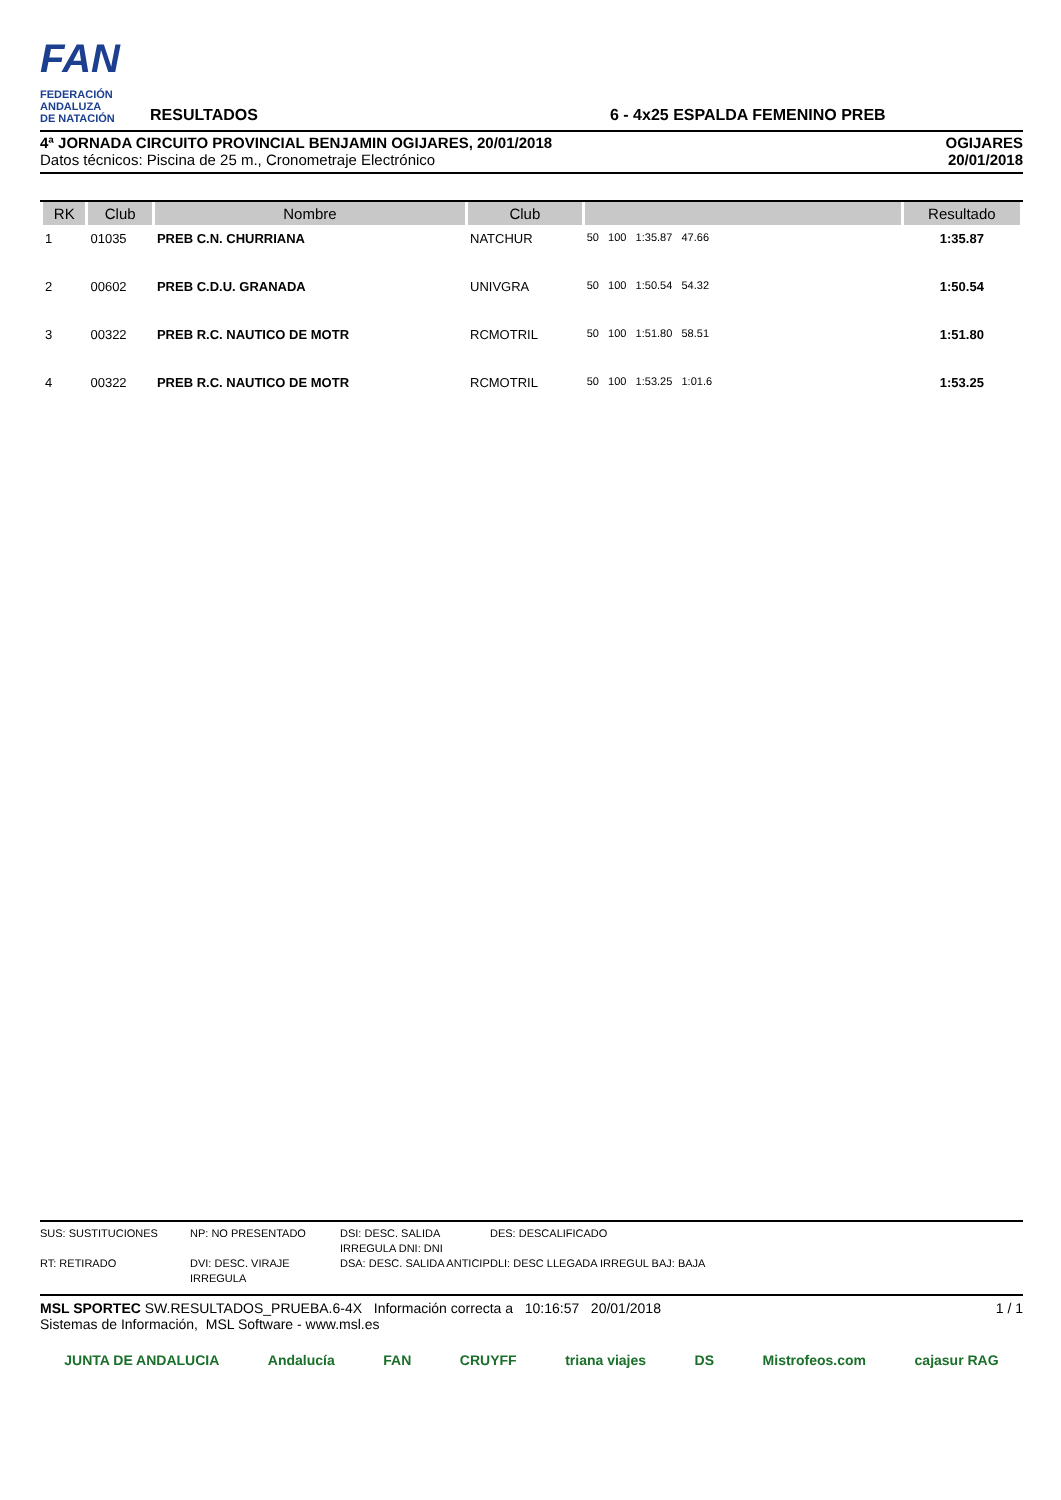FAN
FEDERACIÓN
ANDALUZA
DE NATACIÓN
RESULTADOS
6 - 4x25 ESPALDA FEMENINO PREB
4ª JORNADA CIRCUITO PROVINCIAL BENJAMIN OGIJARES, 20/01/2018
Datos técnicos: Piscina de 25 m., Cronometraje Electrónico
OGIJARES
20/01/2018
| RK | Club | Nombre | Club | | Resultado |
| --- | --- | --- | --- | --- | --- |
| 1 | 01035 | PREB C.N. CHURRIANA | NATCHUR | 50 100 1:35.87 47.66 | 1:35.87 |
| 2 | 00602 | PREB C.D.U. GRANADA | UNIVGRA | 50 100 1:50.54 54.32 | 1:50.54 |
| 3 | 00322 | PREB R.C. NAUTICO DE MOTR | RCMOTRIL | 50 100 1:51.80 58.51 | 1:51.80 |
| 4 | 00322 | PREB R.C. NAUTICO DE MOTR | RCMOTRIL | 50 100 1:53.25 1:01.6 | 1:53.25 |
SUS: SUSTITUCIONES NP: NO PRESENTADO DSI: DESC. SALIDA IRREGULA DNI: DNI DES: DESCALIFICADO RT: RETIRADO DVI: DESC. VIRAJE IRREGULA DSA: DESC. SALIDA ANTICIP DLI: DESC LLEGADA IRREGUL BAJ: BAJA
MSL SPORTEC SW.RESULTADOS_PRUEBA.6-4X Información correcta a 10:16:57 20/01/2018
Sistemas de Información, MSL Software - www.msl.es
1 / 1
JUNTA DE ANDALUCIA Andalucía FAN CRUYFF triana viajes DS Mistrofeos.com cajasur RAG